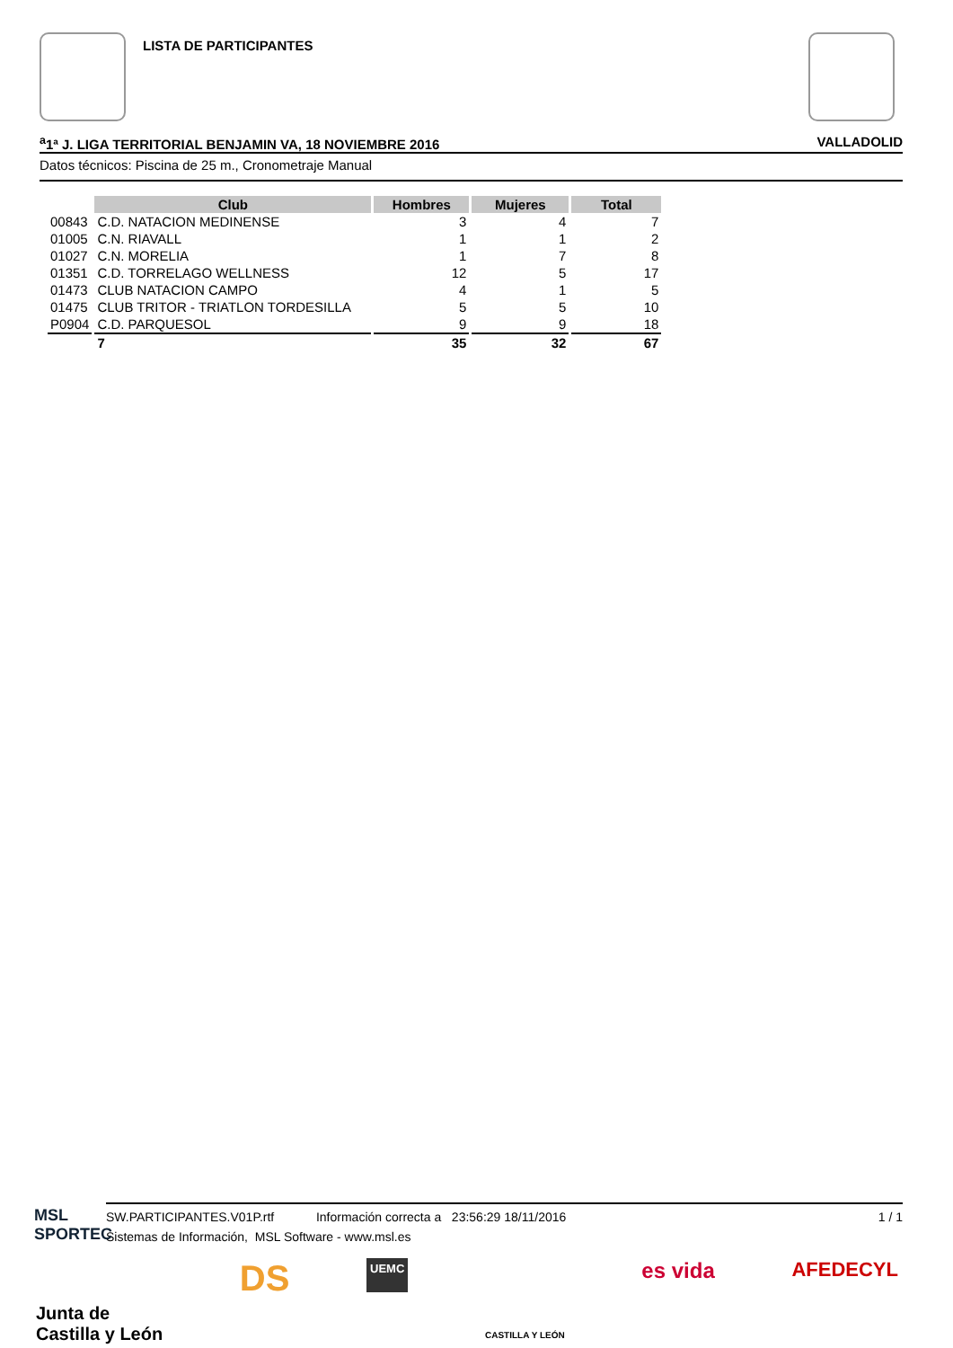LISTA DE PARTICIPANTES
<sup>a</sup> 1ª J. LIGA TERRITORIAL BENJAMIN VA, 18 NOVIEMBRE 2016 VALLADOLID
Datos técnicos: Piscina de 25 m., Cronometraje Manual
| | Club | Hombres | Mujeres | Total |
| --- | --- | --- | --- | --- |
| 00843 | C.D. NATACION MEDINENSE | 3 | 4 | 7 |
| 01005 | C.N. RIAVALL | 1 | 1 | 2 |
| 01027 | C.N. MORELIA | 1 | 7 | 8 |
| 01351 | C.D. TORRELAGO WELLNESS | 12 | 5 | 17 |
| 01473 | CLUB NATACION CAMPO | 4 | 1 | 5 |
| 01475 | CLUB TRITOR - TRIATLON TORDESILLA | 5 | 5 | 10 |
| P0904 | C.D. PARQUESOL | 9 | 9 | 18 |
| | 7 | 35 | 32 | 67 |
SW.PARTICIPANTES.V01P.rtf Información correcta a 23:56:29 18/11/2016 1 / 1
Sistemas de Información, MSL Software - www.msl.es
MSL
SPORTEC
Junta de
Castilla y León DS UEMC
CASTILLA Y LEÓN es vida AFEDECYL